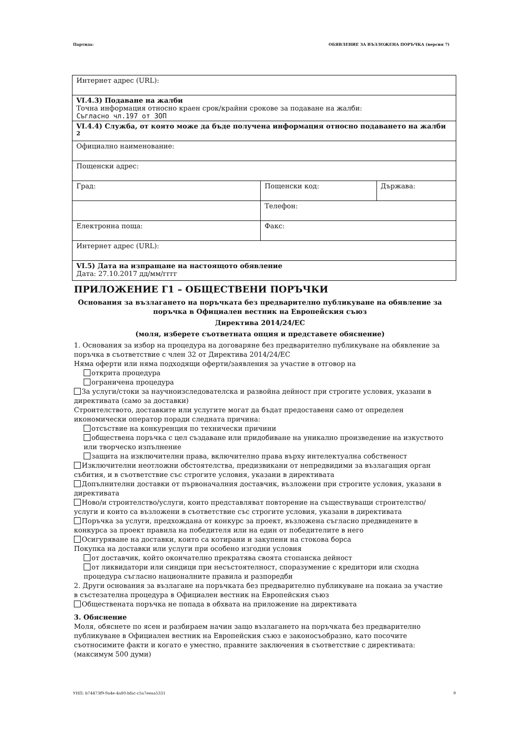Партида: ОБЯВЛЕНИЕ ЗА ВЪЗЛОЖЕНА ПОРЪЧКА (версия 7)
| Интернет адрес (URL): | | |
| VI.4.3) Подаване на жалби Точна информация относно краен срок/крайни срокове за подаване на жалби: Съгласно чл.197 от ЗОП | | |
| VI.4.4) Служба, от която може да бъде получена информация относно подаването на жалби <sup>2</sup> | | |
| Официално наименование: | | |
| Пощенски адрес: | | |
| Град: | Пощенски код: | Държава: |
| | Телефон: | |
| Електронна поща: | Факс: | |
| Интернет адрес (URL): | | |
| VI.5) Дата на изпращане на настоящото обявление Дата: 27.10.2017 дд/мм/гггг | | |
ПРИЛОЖЕНИЕ Г1 – ОБЩЕСТВЕНИ ПОРЪЧКИ
Основания за възлагането на поръчката без предварително публикуване на обявление за поръчка в Официален вестник на Европейския съюз
Директива 2014/24/ЕС
(моля, изберете съответната опция и представете обяснение)
1. Основания за избор на процедура на договаряне без предварително публикуване на обявление за поръчка в съответствие с член 32 от Директива 2014/24/ЕС
Няма оферти или няма подходящи оферти/заявления за участие в отговор на
открита процедура
ограничена процедура
За услуги/стоки за научноизследователска и развойна дейност при строгите условия, указани в директивата (само за доставки)
Строителството, доставките или услугите могат да бъдат предоставени само от определен икономически оператор поради следната причина:
отсъствие на конкуренция по технически причини
обществена поръчка с цел създаване или придобиване на уникално произведение на изкуството или творческо изпълнение
защита на изключителни права, включително права върху интелектуална собственост
Изключителни неотложни обстоятелства, предизвикани от непредвидими за възлагащия орган събития, и в съответствие със строгите условия, указани в директивата
Допълнителни доставки от първоначалния доставчик, възложени при строгите условия, указани в директивата
Ново/и строителство/услуги, които представляват повторение на съществуващи строителство/услуги и които са възложени в съответствие със строгите условия, указани в директивата
Поръчка за услуги, предхождана от конкурс за проект, възложена съгласно предвидените в конкурса за проект правила на победителя или на един от победителите в него
Осигуряване на доставки, които са котирани и закупени на стокова борса
Покупка на доставки или услуги при особено изгодни условия
от доставчик, който окончателно прекратява своята стопанска дейност
от ликвидатори или синдици при несъстоятелност, споразумение с кредитори или сходна процедура съгласно националните правила и разпоредби
2. Други основания за възлагане на поръчката без предварително публикуване на покана за участие в състезателна процедура в Официален вестник на Европейския съюз
Обществената поръчка не попада в обхвата на приложение на директивата
3. Обяснение
Моля, обяснете по ясен и разбираем начин защо възлагането на поръчката без предварително публикуване в Официален вестник на Европейския съюз е законосъобразно, като посочите съотносимите факти и когато е уместно, правните заключения в съответствие с директивата: (максимум 500 думи)
УНП: b74473f9-9a4e-4a80-bfac-c5a7eeaa5331 9